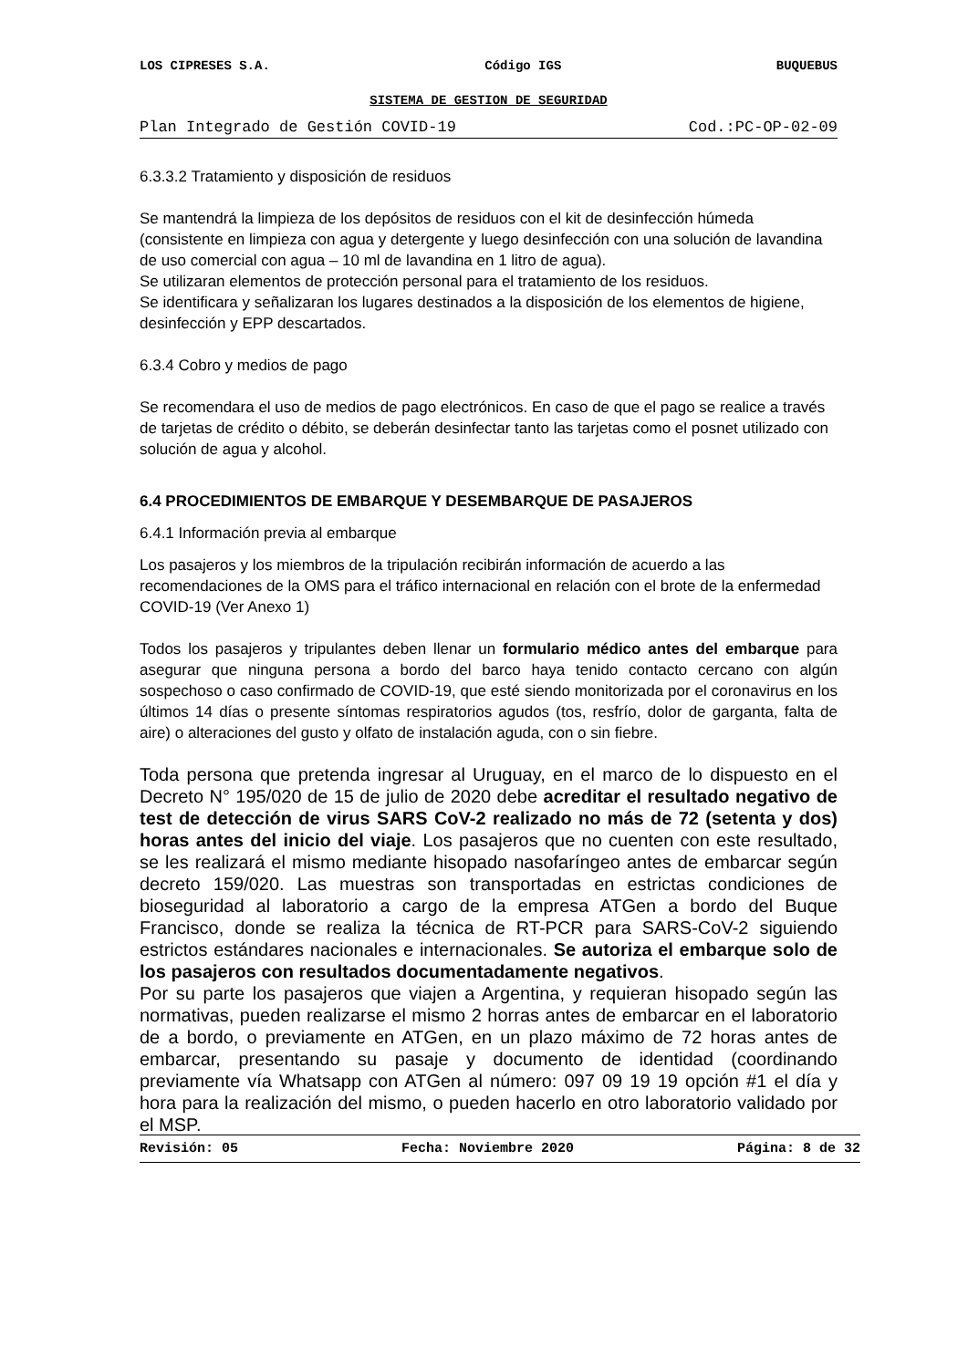LOS CIPRESES S.A. Código IGS BUQUEBUS
SISTEMA DE GESTION DE SEGURIDAD
Plan Integrado de Gestión COVID-19 Cod.:PC-OP-02-09
6.3.3.2 Tratamiento y disposición de residuos
Se mantendrá la limpieza de los depósitos de residuos con el kit de desinfección húmeda (consistente en limpieza con agua y detergente y luego desinfección con una solución de lavandina de uso comercial con agua – 10 ml de lavandina en 1 litro de agua).
Se utilizaran elementos de protección personal para el tratamiento de los residuos.
Se identificara y señalizaran los lugares destinados a la disposición de los elementos de higiene, desinfección y EPP descartados.
6.3.4 Cobro y medios de pago
Se recomendara el uso de medios de pago electrónicos. En caso de que el pago se realice a través de tarjetas de crédito o débito, se deberán desinfectar tanto las tarjetas como el posnet utilizado con solución de agua y alcohol.
6.4 PROCEDIMIENTOS DE EMBARQUE Y DESEMBARQUE DE PASAJEROS
6.4.1 Información previa al embarque
Los pasajeros y los miembros de la tripulación recibirán información de acuerdo a las recomendaciones de la OMS para el tráfico internacional en relación con el brote de la enfermedad COVID-19 (Ver Anexo 1)
Todos los pasajeros y tripulantes deben llenar un formulario médico antes del embarque para asegurar que ninguna persona a bordo del barco haya tenido contacto cercano con algún sospechoso o caso confirmado de COVID-19, que esté siendo monitorizada por el coronavirus en los últimos 14 días o presente síntomas respiratorios agudos (tos, resfrío, dolor de garganta, falta de aire) o alteraciones del gusto y olfato de instalación aguda, con o sin fiebre.
Toda persona que pretenda ingresar al Uruguay, en el marco de lo dispuesto en el Decreto N° 195/020 de 15 de julio de 2020 debe acreditar el resultado negativo de test de detección de virus SARS CoV-2 realizado no más de 72 (setenta y dos) horas antes del inicio del viaje. Los pasajeros que no cuenten con este resultado, se les realizará el mismo mediante hisopado nasofaríngeo antes de embarcar según decreto 159/020. Las muestras son transportadas en estrictas condiciones de bioseguridad al laboratorio a cargo de la empresa ATGen a bordo del Buque Francisco, donde se realiza la técnica de RT-PCR para SARS-CoV-2 siguiendo estrictos estándares nacionales e internacionales. Se autoriza el embarque solo de los pasajeros con resultados documentadamente negativos.
Por su parte los pasajeros que viajen a Argentina, y requieran hisopado según las normativas, pueden realizarse el mismo 2 horras antes de embarcar en el laboratorio de a bordo, o previamente en ATGen, en un plazo máximo de 72 horas antes de embarcar, presentando su pasaje y documento de identidad (coordinando previamente vía Whatsapp con ATGen al número: 097 09 19 19 opción #1 el día y hora para la realización del mismo, o pueden hacerlo en otro laboratorio validado por el MSP.
Revisión: 05 Fecha: Noviembre 2020 Página: 8 de 32